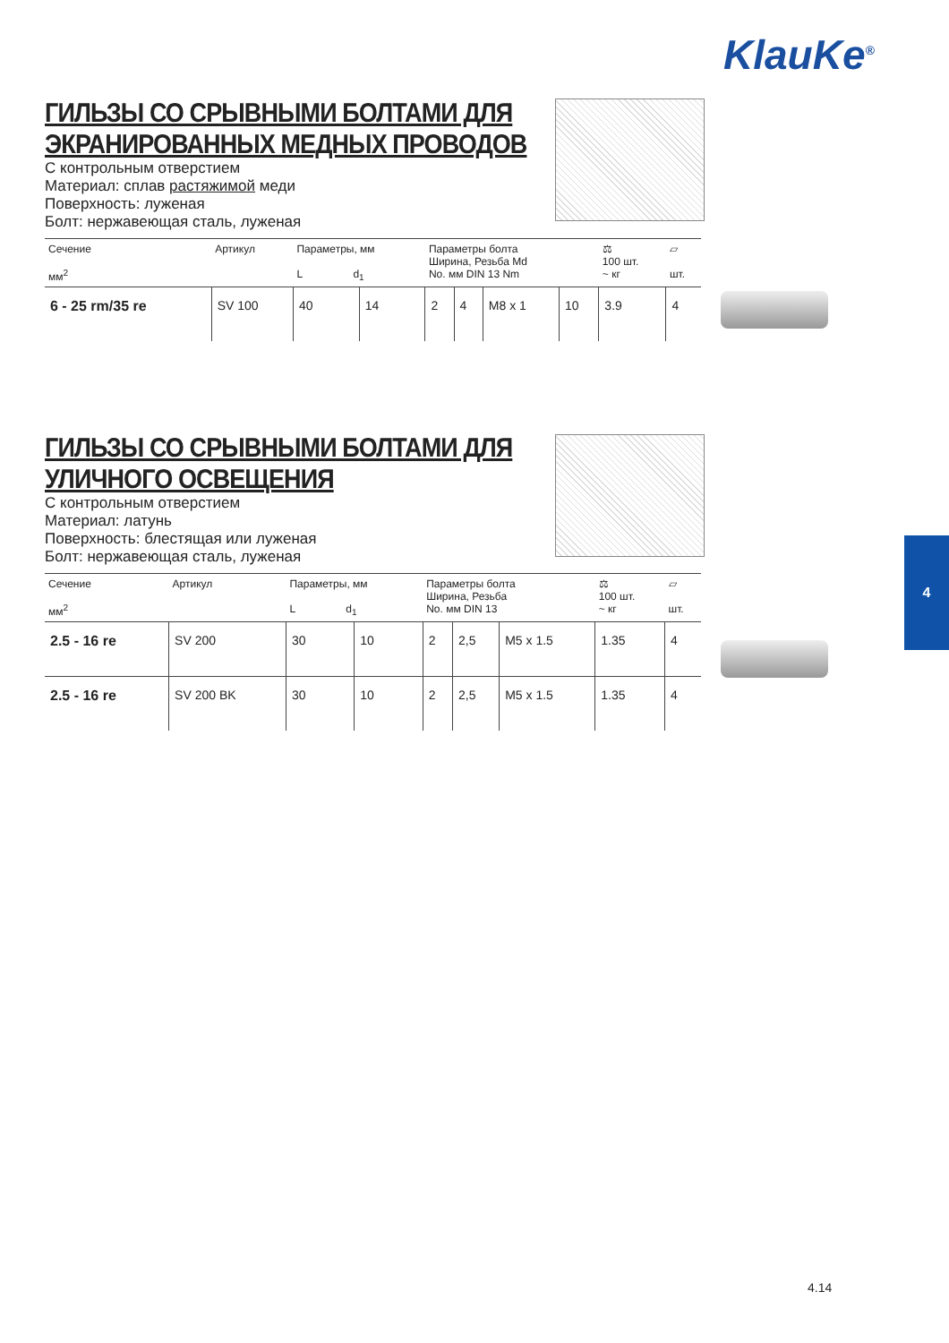KlauKe<sup>®</sup>
ГИЛЬЗЫ СО СРЫВНЫМИ БОЛТАМИ ДЛЯ
ЭКРАНИРОВАННЫХ МЕДНЫХ ПРОВОДОВ
С контрольным отверстием
Материал: сплав растяжимой меди
Поверхность: луженая
Болт: нержавеющая сталь, луженая
| Сечение мм<sup>2</sup> | Артикул | Параметры, мм L d<sub>1</sub> | | Параметры болта Ширина, Резьба Md No. мм DIN 13 Nm | | | | ⚖ 100 шт. ~ кг | ▱ шт. |
| --- | --- | --- | --- | --- | --- | --- | --- | --- | --- |
| 6 - 25 rm/35 re | SV 100 | 40 | 14 | 2 | 4 | M8 x 1 | 10 | 3.9 | 4 |
ГИЛЬЗЫ СО СРЫВНЫМИ БОЛТАМИ ДЛЯ
УЛИЧНОГО ОСВЕЩЕНИЯ
С контрольным отверстием
Материал: латунь
Поверхность: блестящая или луженая
Болт: нержавеющая сталь, луженая
| Сечение мм<sup>2</sup> | Артикул | Параметры, мм L d<sub>1</sub> | | Параметры болта Ширина, Резьба No. мм DIN 13 | | | ⚖ 100 шт. ~ кг | ▱ шт. |
| --- | --- | --- | --- | --- | --- | --- | --- | --- |
| 2.5 - 16 re | SV 200 | 30 | 10 | 2 | 2,5 | M5 x 1.5 | 1.35 | 4 |
| 2.5 - 16 re | SV 200 BK | 30 | 10 | 2 | 2,5 | M5 x 1.5 | 1.35 | 4 |
4
4.14